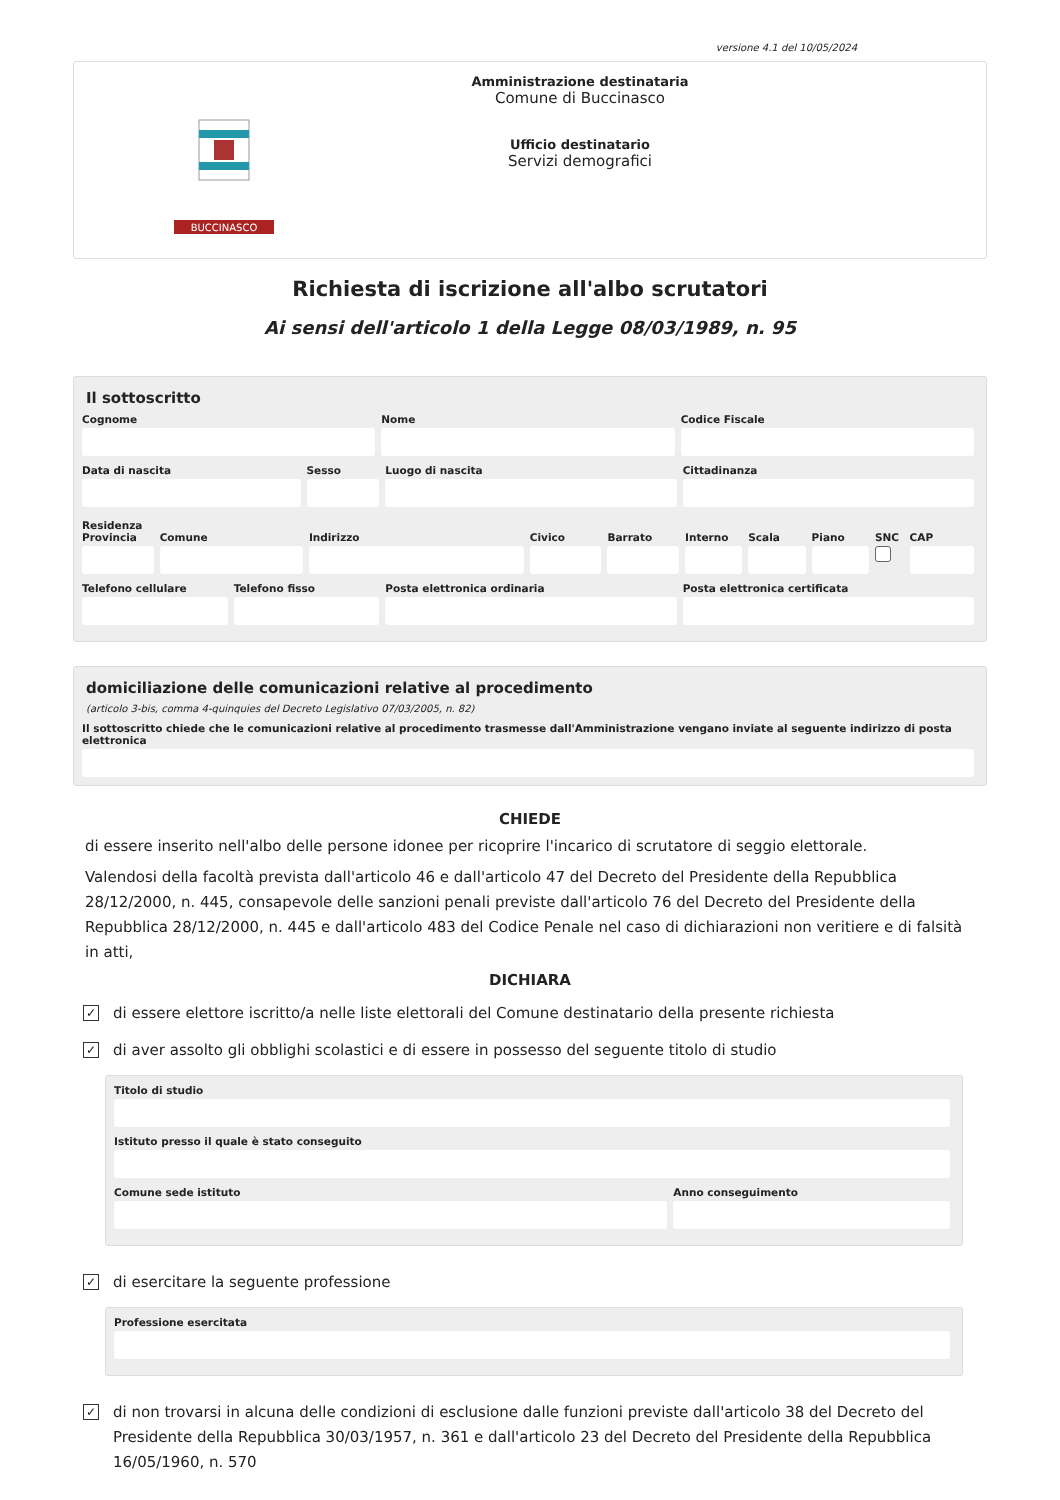versione 4.1 del 10/05/2024
BUCCINASCO
Amministrazione destinataria
Comune di Buccinasco
Ufficio destinatario
Servizi demografici
Richiesta di iscrizione all'albo scrutatori
Ai sensi dell'articolo 1 della Legge 08/03/1989, n. 95
Il sottoscritto
Cognome Nome Codice Fiscale
Data di nascita Sesso Luogo di nascita Cittadinanza
Residenza
Provincia Comune Indirizzo Civico Barrato Interno Scala Piano SNC CAP
Telefono cellulare Telefono fisso Posta elettronica ordinaria Posta elettronica certificata
domiciliazione delle comunicazioni relative al procedimento
(articolo 3-bis, comma 4-quinquies del Decreto Legislativo 07/03/2005, n. 82)
Il sottoscritto chiede che le comunicazioni relative al procedimento trasmesse dall'Amministrazione vengano inviate al seguente indirizzo di posta elettronica
CHIEDE
di essere inserito nell'albo delle persone idonee per ricoprire l'incarico di scrutatore di seggio elettorale.
Valendosi della facoltà prevista dall'articolo 46 e dall'articolo 47 del Decreto del Presidente della Repubblica 28/12/2000, n. 445, consapevole delle sanzioni penali previste dall'articolo 76 del Decreto del Presidente della Repubblica 28/12/2000, n. 445 e dall'articolo 483 del Codice Penale nel caso di dichiarazioni non veritiere e di falsità in atti,
DICHIARA
✓ di essere elettore iscritto/a nelle liste elettorali del Comune destinatario della presente richiesta
✓ di aver assolto gli obblighi scolastici e di essere in possesso del seguente titolo di studio
Titolo di studio
Istituto presso il quale è stato conseguito
Comune sede istituto Anno conseguimento
✓ di esercitare la seguente professione
Professione esercitata
✓ di non trovarsi in alcuna delle condizioni di esclusione dalle funzioni previste dall'articolo 38 del Decreto del Presidente della Repubblica 30/03/1957, n. 361 e dall'articolo 23 del Decreto del Presidente della Repubblica 16/05/1960, n. 570